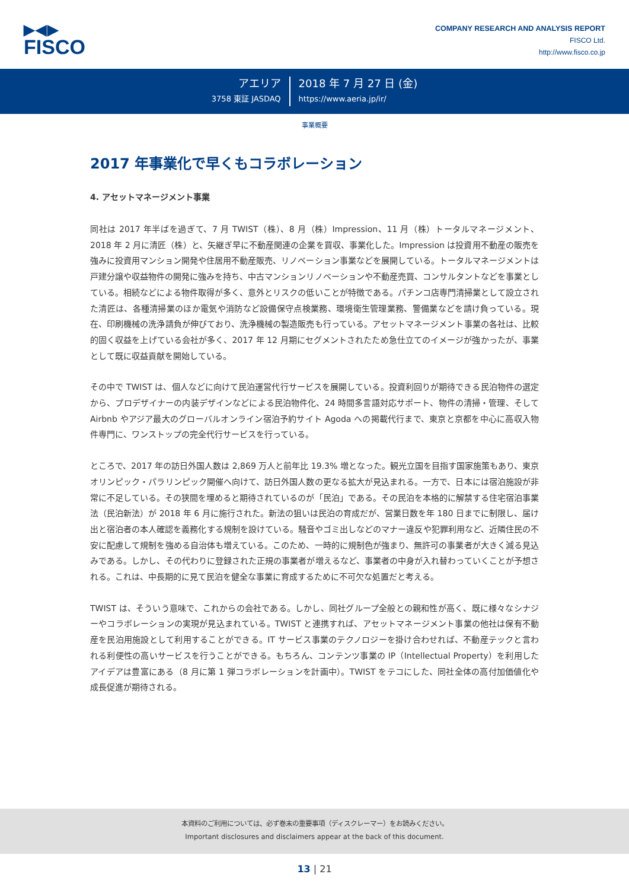▶◀▶
FISCO
COMPANY RESEARCH AND ANALYSIS REPORT
FISCO Ltd.
http://www.fisco.co.jp
アエリア
3758 東証 JASDAQ
2018 年 7 月 27 日 (金)
https://www.aeria.jp/ir/
事業概要
2017 年事業化で早くもコラボレーション
4. アセットマネージメント事業
同社は 2017 年半ばを過ぎて、7 月 TWIST（株）、8 月（株）Impression、11 月（株）トータルマネージメント、2018 年 2 月に清匠（株）と、矢継ぎ早に不動産関連の企業を買収、事業化した。Impression は投資用不動産の販売を強みに投資用マンション開発や住居用不動産販売、リノベーション事業などを展開している。トータルマネージメントは戸建分譲や収益物件の開発に強みを持ち、中古マンションリノベーションや不動産売買、コンサルタントなどを事業としている。相続などによる物件取得が多く、意外とリスクの低いことが特徴である。パチンコ店専門清掃業として設立された清匠は、各種清掃業のほか電気や消防など設備保守点検業務、環境衛生管理業務、警備業などを請け負っている。現在、印刷機械の洗浄請負が伸びており、洗浄機械の製造販売も行っている。アセットマネージメント事業の各社は、比較的固く収益を上げている会社が多く、2017 年 12 月期にセグメントされたため急仕立てのイメージが強かったが、事業として既に収益貢献を開始している。
その中で TWIST は、個人などに向けて民泊運営代行サービスを展開している。投資利回りが期待できる民泊物件の選定から、プロデザイナーの内装デザインなどによる民泊物件化、24 時間多言語対応サポート、物件の清掃・管理、そして Airbnb やアジア最大のグローバルオンライン宿泊予約サイト Agoda への掲載代行まで、東京と京都を中心に高収入物件専門に、ワンストップの完全代行サービスを行っている。
ところで、2017 年の訪日外国人数は 2,869 万人と前年比 19.3% 増となった。観光立国を目指す国家施策もあり、東京オリンピック・パラリンピック開催へ向けて、訪日外国人数の更なる拡大が見込まれる。一方で、日本には宿泊施設が非常に不足している。その狭間を埋めると期待されているのが「民泊」である。その民泊を本格的に解禁する住宅宿泊事業法（民泊新法）が 2018 年 6 月に施行された。新法の狙いは民泊の育成だが、営業日数を年 180 日までに制限し、届け出と宿泊者の本人確認を義務化する規制を設けている。騒音やゴミ出しなどのマナー違反や犯罪利用など、近隣住民の不安に配慮して規制を強める自治体も増えている。このため、一時的に規制色が強まり、無許可の事業者が大きく減る見込みである。しかし、その代わりに登録された正規の事業者が増えるなど、事業者の中身が入れ替わっていくことが予想される。これは、中長期的に見て民泊を健全な事業に育成するために不可欠な処置だと考える。
TWIST は、そういう意味で、これからの会社である。しかし、同社グループ全般との親和性が高く、既に様々なシナジーやコラボレーションの実現が見込まれている。TWIST と連携すれば、アセットマネージメント事業の他社は保有不動産を民泊用施設として利用することができる。IT サービス事業のテクノロジーを掛け合わせれば、不動産テックと言われる利便性の高いサービスを行うことができる。もちろん、コンテンツ事業の IP（Intellectual Property）を利用したアイデアは豊富にある（8 月に第 1 弾コラボレーションを計画中）。TWIST をテコにした、同社全体の高付加価値化や成長促進が期待される。
本資料のご利用については、必ず巻末の重要事項（ディスクレーマー）をお読みください。
Important disclosures and disclaimers appear at the back of this document.
13 | 21